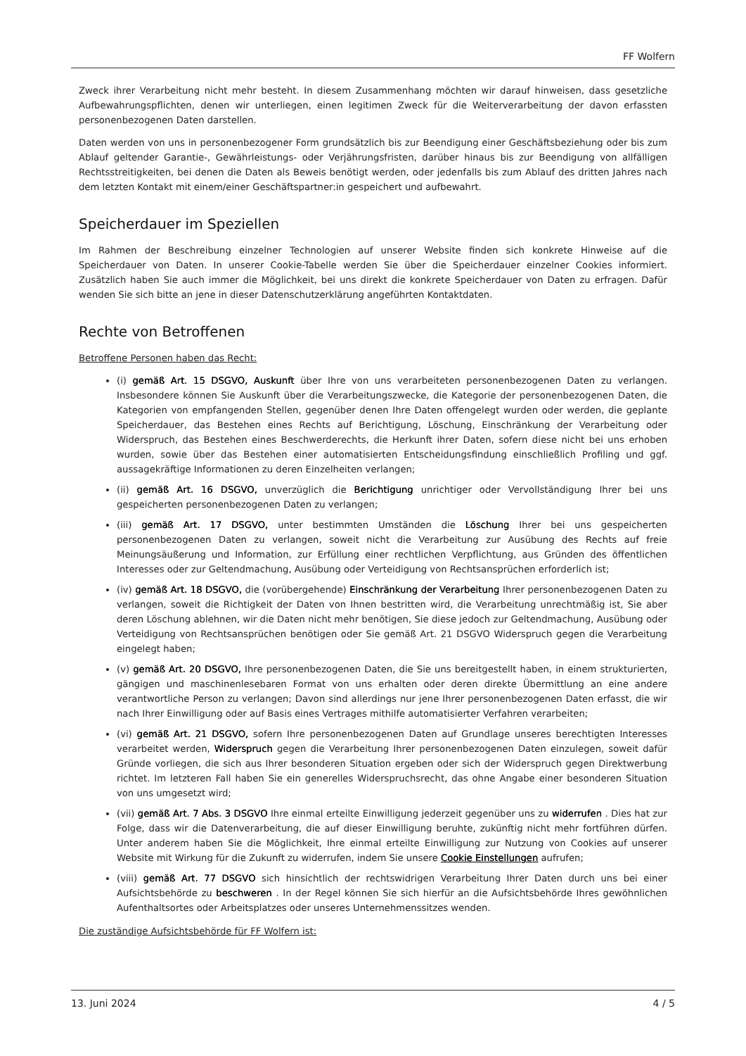FF Wolfern
Zweck ihrer Verarbeitung nicht mehr besteht. In diesem Zusammenhang möchten wir darauf hinweisen, dass gesetzliche Aufbewahrungspflichten, denen wir unterliegen, einen legitimen Zweck für die Weiterverarbeitung der davon erfassten personenbezogenen Daten darstellen.
Daten werden von uns in personenbezogener Form grundsätzlich bis zur Beendigung einer Geschäftsbeziehung oder bis zum Ablauf geltender Garantie-, Gewährleistungs- oder Verjährungsfristen, darüber hinaus bis zur Beendigung von allfälligen Rechtsstreitigkeiten, bei denen die Daten als Beweis benötigt werden, oder jedenfalls bis zum Ablauf des dritten Jahres nach dem letzten Kontakt mit einem/einer Geschäftspartner:in gespeichert und aufbewahrt.
Speicherdauer im Speziellen
Im Rahmen der Beschreibung einzelner Technologien auf unserer Website finden sich konkrete Hinweise auf die Speicherdauer von Daten. In unserer Cookie-Tabelle werden Sie über die Speicherdauer einzelner Cookies informiert. Zusätzlich haben Sie auch immer die Möglichkeit, bei uns direkt die konkrete Speicherdauer von Daten zu erfragen. Dafür wenden Sie sich bitte an jene in dieser Datenschutzerklärung angeführten Kontaktdaten.
Rechte von Betroffenen
Betroffene Personen haben das Recht:
(i) gemäß Art. 15 DSGVO, Auskunft über Ihre von uns verarbeiteten personenbezogenen Daten zu verlangen. Insbesondere können Sie Auskunft über die Verarbeitungszwecke, die Kategorie der personenbezogenen Daten, die Kategorien von empfangenden Stellen, gegenüber denen Ihre Daten offengelegt wurden oder werden, die geplante Speicherdauer, das Bestehen eines Rechts auf Berichtigung, Löschung, Einschränkung der Verarbeitung oder Widerspruch, das Bestehen eines Beschwerderechts, die Herkunft ihrer Daten, sofern diese nicht bei uns erhoben wurden, sowie über das Bestehen einer automatisierten Entscheidungsfindung einschließlich Profiling und ggf. aussagekräftige Informationen zu deren Einzelheiten verlangen;
(ii) gemäß Art. 16 DSGVO, unverzüglich die Berichtigung unrichtiger oder Vervollständigung Ihrer bei uns gespeicherten personenbezogenen Daten zu verlangen;
(iii) gemäß Art. 17 DSGVO, unter bestimmten Umständen die Löschung Ihrer bei uns gespeicherten personenbezogenen Daten zu verlangen, soweit nicht die Verarbeitung zur Ausübung des Rechts auf freie Meinungsäußerung und Information, zur Erfüllung einer rechtlichen Verpflichtung, aus Gründen des öffentlichen Interesses oder zur Geltendmachung, Ausübung oder Verteidigung von Rechtsansprüchen erforderlich ist;
(iv) gemäß Art. 18 DSGVO, die (vorübergehende) Einschränkung der Verarbeitung Ihrer personenbezogenen Daten zu verlangen, soweit die Richtigkeit der Daten von Ihnen bestritten wird, die Verarbeitung unrechtmäßig ist, Sie aber deren Löschung ablehnen, wir die Daten nicht mehr benötigen, Sie diese jedoch zur Geltendmachung, Ausübung oder Verteidigung von Rechtsansprüchen benötigen oder Sie gemäß Art. 21 DSGVO Widerspruch gegen die Verarbeitung eingelegt haben;
(v) gemäß Art. 20 DSGVO, Ihre personenbezogenen Daten, die Sie uns bereitgestellt haben, in einem strukturierten, gängigen und maschinenlesebaren Format von uns erhalten oder deren direkte Übermittlung an eine andere verantwortliche Person zu verlangen; Davon sind allerdings nur jene Ihrer personenbezogenen Daten erfasst, die wir nach Ihrer Einwilligung oder auf Basis eines Vertrages mithilfe automatisierter Verfahren verarbeiten;
(vi) gemäß Art. 21 DSGVO, sofern Ihre personenbezogenen Daten auf Grundlage unseres berechtigten Interesses verarbeitet werden, Widerspruch gegen die Verarbeitung Ihrer personenbezogenen Daten einzulegen, soweit dafür Gründe vorliegen, die sich aus Ihrer besonderen Situation ergeben oder sich der Widerspruch gegen Direktwerbung richtet. Im letzteren Fall haben Sie ein generelles Widerspruchsrecht, das ohne Angabe einer besonderen Situation von uns umgesetzt wird;
(vii) gemäß Art. 7 Abs. 3 DSGVO Ihre einmal erteilte Einwilligung jederzeit gegenüber uns zu widerrufen . Dies hat zur Folge, dass wir die Datenverarbeitung, die auf dieser Einwilligung beruhte, zukünftig nicht mehr fortführen dürfen. Unter anderem haben Sie die Möglichkeit, Ihre einmal erteilte Einwilligung zur Nutzung von Cookies auf unserer Website mit Wirkung für die Zukunft zu widerrufen, indem Sie unsere Cookie Einstellungen aufrufen;
(viii) gemäß Art. 77 DSGVO sich hinsichtlich der rechtswidrigen Verarbeitung Ihrer Daten durch uns bei einer Aufsichtsbehörde zu beschweren . In der Regel können Sie sich hierfür an die Aufsichtsbehörde Ihres gewöhnlichen Aufenthaltsortes oder Arbeitsplatzes oder unseres Unternehmenssitzes wenden.
Die zuständige Aufsichtsbehörde für FF Wolfern ist:
13. Juni 2024 4 / 5